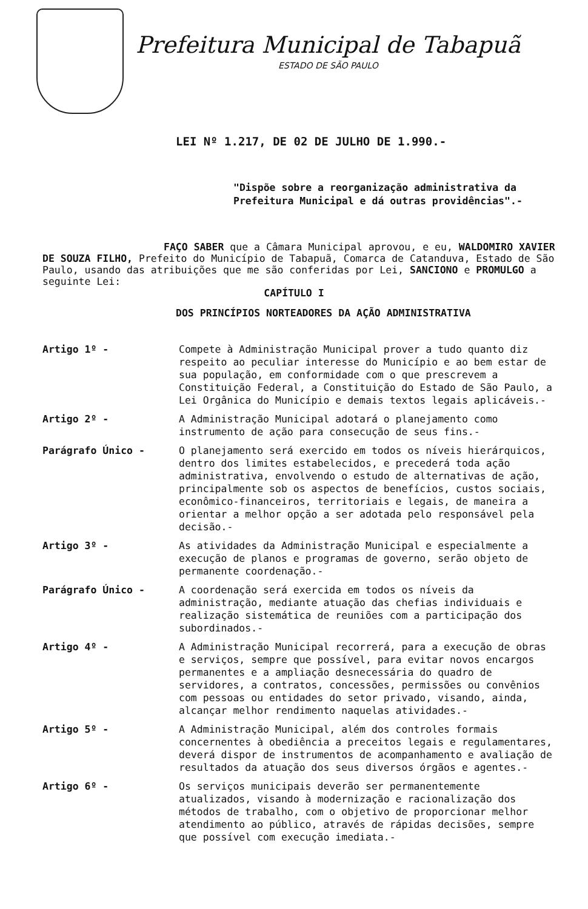Prefeitura Municipal de Tabapuã
ESTADO DE SÃO PAULO
LEI Nº 1.217, DE 02 DE JULHO DE 1.990.-
"Dispõe sobre a reorganização administrativa da Prefeitura Municipal e dá outras providências".-
FAÇO SABER que a Câmara Municipal aprovou, e eu, WALDOMIRO XAVIER DE SOUZA FILHO, Prefeito do Município de Tabapuã, Comarca de Catanduva, Estado de São Paulo, usando das atribuições que me são conferidas por Lei, SANCIONO e PROMULGO a seguinte Lei:
CAPÍTULO I
DOS PRINCÍPIOS NORTEADORES DA AÇÃO ADMINISTRATIVA
Artigo 1º - Compete à Administração Municipal prover a tudo quanto diz respeito ao peculiar interesse do Município e ao bem estar de sua população, em conformidade com o que prescrevem a Constituição Federal, a Constituição do Estado de São Paulo, a Lei Orgânica do Município e demais textos legais aplicáveis.-
Artigo 2º - A Administração Municipal adotará o planejamento como instrumento de ação para consecução de seus fins.-
Parágrafo Único - O planejamento será exercido em todos os níveis hierárquicos, dentro dos limites estabelecidos, e precederá toda ação administrativa, envolvendo o estudo de alternativas de ação, principalmente sob os aspectos de benefícios, custos sociais, econômico-financeiros, territoriais e legais, de maneira a orientar a melhor opção a ser adotada pelo responsável pela decisão.-
Artigo 3º - As atividades da Administração Municipal e especialmente a execução de planos e programas de governo, serão objeto de permanente coordenação.-
Parágrafo Único - A coordenação será exercida em todos os níveis da administração, mediante atuação das chefias individuais e realização sistemática de reuniões com a participação dos subordinados.-
Artigo 4º - A Administração Municipal recorrerá, para a execução de obras e serviços, sempre que possível, para evitar novos encargos permanentes e a ampliação desnecessária do quadro de servidores, a contratos, concessões, permissões ou convênios com pessoas ou entidades do setor privado, visando, ainda, alcançar melhor rendimento naquelas atividades.-
Artigo 5º - A Administração Municipal, além dos controles formais concernentes à obediência a preceitos legais e regulamentares, deverá dispor de instrumentos de acompanhamento e avaliação de resultados da atuação dos seus diversos órgãos e agentes.-
Artigo 6º - Os serviços municipais deverão ser permanentemente atualizados, visando à modernização e racionalização dos métodos de trabalho, com o objetivo de proporcionar melhor atendimento ao público, através de rápidas decisões, sempre que possível com execução imediata.-